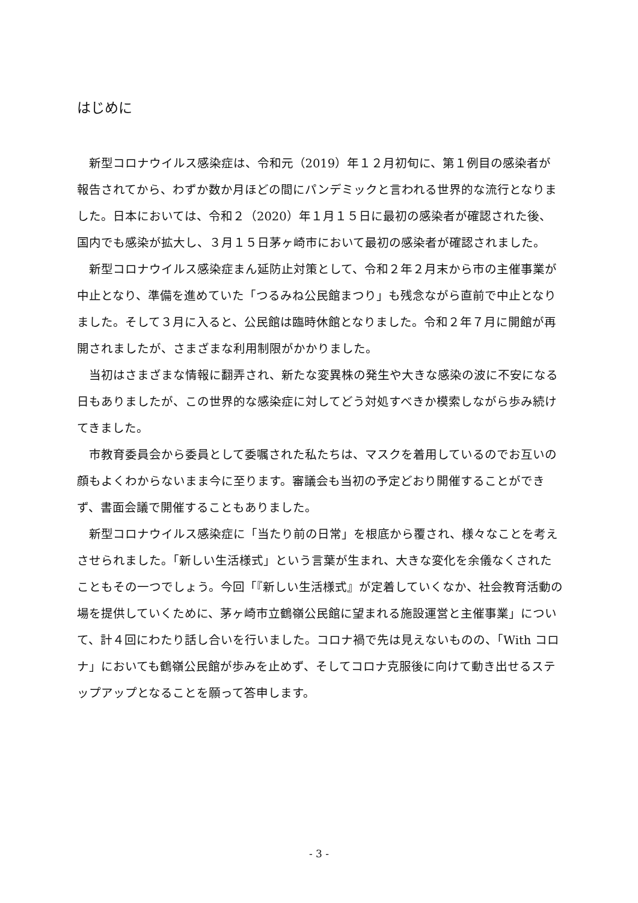はじめに
新型コロナウイルス感染症は、令和元（2019）年１２月初旬に、第１例目の感染者が報告されてから、わずか数か月ほどの間にパンデミックと言われる世界的な流行となりました。日本においては、令和２（2020）年１月１５日に最初の感染者が確認された後、国内でも感染が拡大し、３月１５日茅ヶ崎市において最初の感染者が確認されました。
新型コロナウイルス感染症まん延防止対策として、令和２年２月末から市の主催事業が中止となり、準備を進めていた「つるみね公民館まつり」も残念ながら直前で中止となりました。そして３月に入ると、公民館は臨時休館となりました。令和２年７月に開館が再開されましたが、さまざまな利用制限がかかりました。
当初はさまざまな情報に翻弄され、新たな変異株の発生や大きな感染の波に不安になる日もありましたが、この世界的な感染症に対してどう対処すべきか模索しながら歩み続けてきました。
市教育委員会から委員として委嘱された私たちは、マスクを着用しているのでお互いの顔もよくわからないまま今に至ります。審議会も当初の予定どおり開催することができず、書面会議で開催することもありました。
新型コロナウイルス感染症に「当たり前の日常」を根底から覆され、様々なことを考えさせられました。「新しい生活様式」という言葉が生まれ、大きな変化を余儀なくされたこともその一つでしょう。今回「『新しい生活様式』が定着していくなか、社会教育活動の場を提供していくために、茅ヶ崎市立鶴嶺公民館に望まれる施設運営と主催事業」について、計４回にわたり話し合いを行いました。コロナ禍で先は見えないものの、「With コロナ」においても鶴嶺公民館が歩みを止めず、そしてコロナ克服後に向けて動き出せるステップアップとなることを願って答申します。
- 3 -